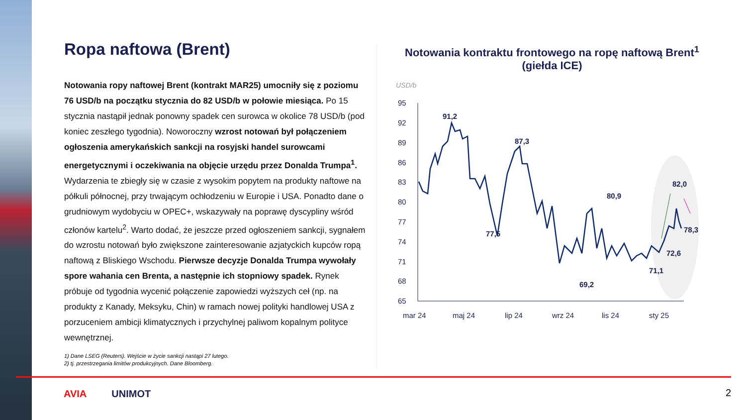Ropa naftowa (Brent)
Notowania ropy naftowej Brent (kontrakt MAR25) umocniły się z poziomu 76 USD/b na początku stycznia do 82 USD/b w połowie miesiąca. Po 15 stycznia nastąpił jednak ponowny spadek cen surowca w okolice 78 USD/b (pod koniec zeszłego tygodnia). Noworoczny wzrost notowań był połączeniem ogłoszenia amerykańskich sankcji na rosyjski handel surowcami energetycznymi i oczekiwania na objęcie urzędu przez Donalda Trumpa<sup>1</sup>. Wydarzenia te zbiegły się w czasie z wysokim popytem na produkty naftowe na półkuli północnej, przy trwającym ochłodzeniu w Europie i USA. Ponadto dane o grudniowym wydobyciu w OPEC+, wskazywały na poprawę dyscypliny wśród członów kartelu<sup>2</sup>. Warto dodać, że jeszcze przed ogłoszeniem sankcji, sygnałem do wzrostu notowań było zwiększone zainteresowanie azjatyckich kupców ropą naftową z Bliskiego Wschodu. Pierwsze decyzje Donalda Trumpa wywołały spore wahania cen Brenta, a następnie ich stopniowy spadek. Rynek próbuje od tygodnia wycenić połączenie zapowiedzi wyższych ceł (np. na produkty z Kanady, Meksyku, Chin) w ramach nowej polityki handlowej USA z porzuceniem ambicji klimatycznych i przychylnej paliwom kopalnym polityce wewnętrznej.
1) Dane LSEG (Reuters). Wejście w życie sankcji nastąpi 27 lutego.
2) tj. przestrzegania limitów produkcyjnych. Dane Bloomberg.
Notowania kontraktu frontowego na ropę naftową Brent<sup>1</sup> (giełda ICE)
USD/b
95
92
89
86
83
80
77
74
71
68
65
mar 24
maj 24
lip 24
wrz 24
lis 24
sty 25
91,2
87,3
77,5
80,9
69,2
71,1
72,6
82,0
78,3
AVIA UNIMOT 2